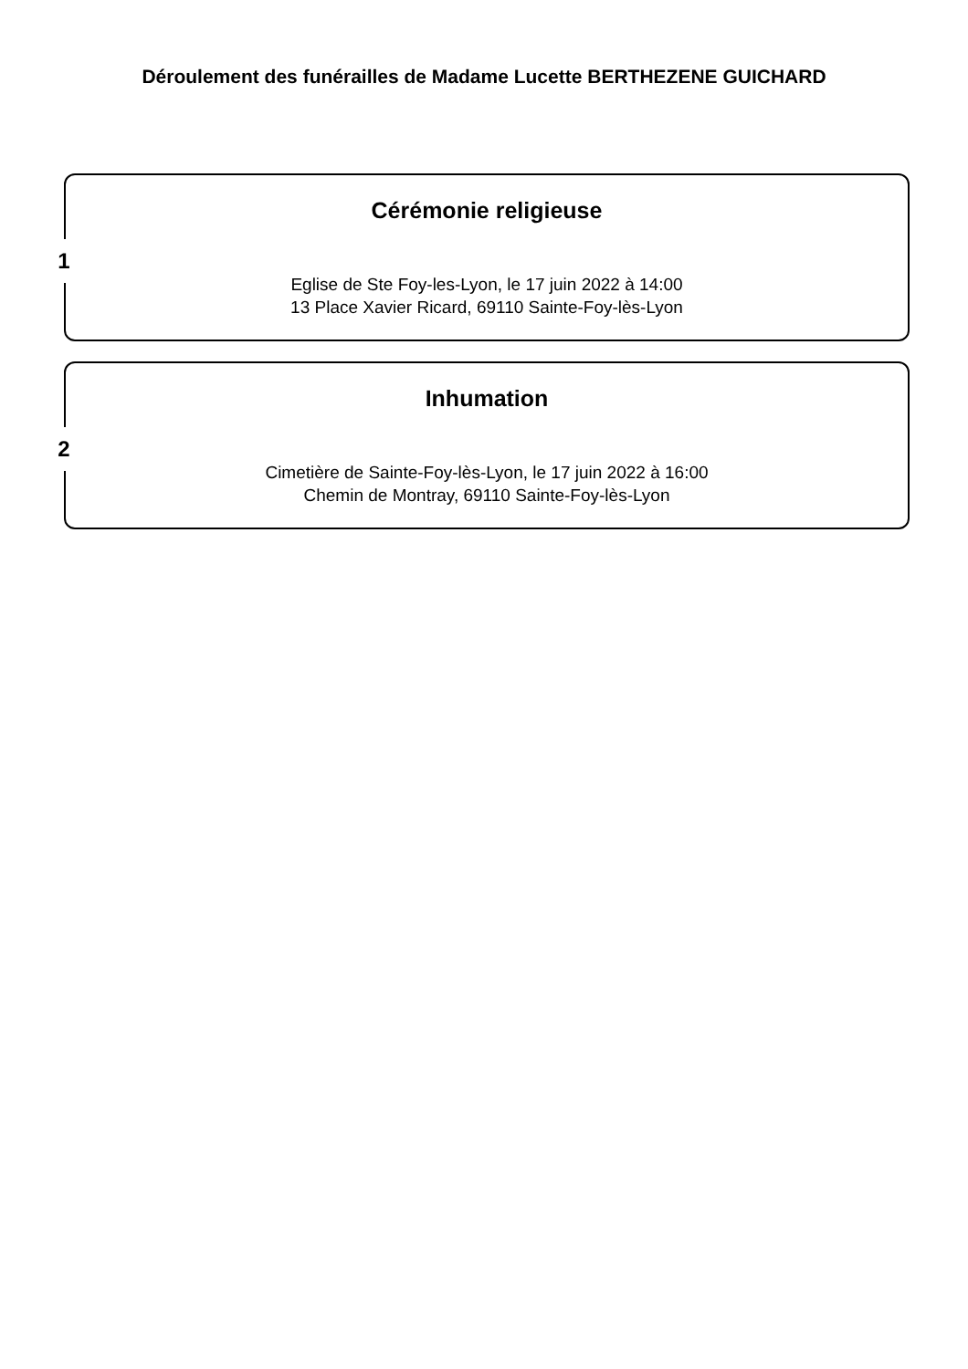Déroulement des funérailles de Madame Lucette BERTHEZENE GUICHARD
1
Cérémonie religieuse
Eglise de Ste Foy-les-Lyon, le 17 juin 2022 à 14:00
13 Place Xavier Ricard, 69110 Sainte-Foy-lès-Lyon
2
Inhumation
Cimetière de Sainte-Foy-lès-Lyon, le 17 juin 2022 à 16:00
Chemin de Montray, 69110 Sainte-Foy-lès-Lyon